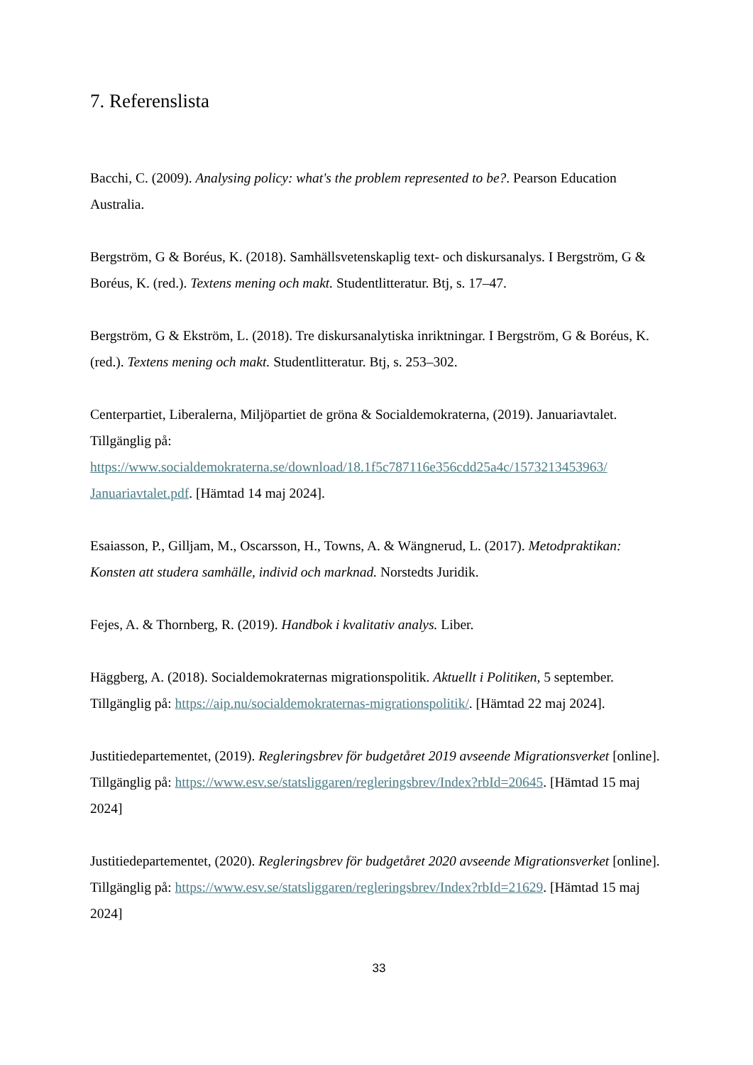7. Referenslista
Bacchi, C. (2009). Analysing policy: what's the problem represented to be?. Pearson Education Australia.
Bergström, G & Boréus, K. (2018). Samhällsvetenskaplig text- och diskursanalys. I Bergström, G & Boréus, K. (red.). Textens mening och makt. Studentlitteratur. Btj, s. 17–47.
Bergström, G & Ekström, L. (2018). Tre diskursanalytiska inriktningar. I Bergström, G & Boréus, K. (red.). Textens mening och makt. Studentlitteratur. Btj, s. 253–302.
Centerpartiet, Liberalerna, Miljöpartiet de gröna & Socialdemokraterna, (2019). Januariavtalet. Tillgänglig på: https://www.socialdemokraterna.se/download/18.1f5c787116e356cdd25a4c/1573213453963/ Januariavtalet.pdf. [Hämtad 14 maj 2024].
Esaiasson, P., Gilljam, M., Oscarsson, H., Towns, A. & Wängnerud, L. (2017). Metodpraktikan: Konsten att studera samhälle, individ och marknad. Norstedts Juridik.
Fejes, A. & Thornberg, R. (2019). Handbok i kvalitativ analys. Liber.
Häggberg, A. (2018). Socialdemokraternas migrationspolitik. Aktuellt i Politiken, 5 september. Tillgänglig på: https://aip.nu/socialdemokraternas-migrationspolitik/. [Hämtad 22 maj 2024].
Justitiedepartementet, (2019). Regleringsbrev för budgetåret 2019 avseende Migrationsverket [online]. Tillgänglig på: https://www.esv.se/statsliggaren/regleringsbrev/Index?rbId=20645. [Hämtad 15 maj 2024]
Justitiedepartementet, (2020). Regleringsbrev för budgetåret 2020 avseende Migrationsverket [online]. Tillgänglig på: https://www.esv.se/statsliggaren/regleringsbrev/Index?rbId=21629. [Hämtad 15 maj 2024]
33